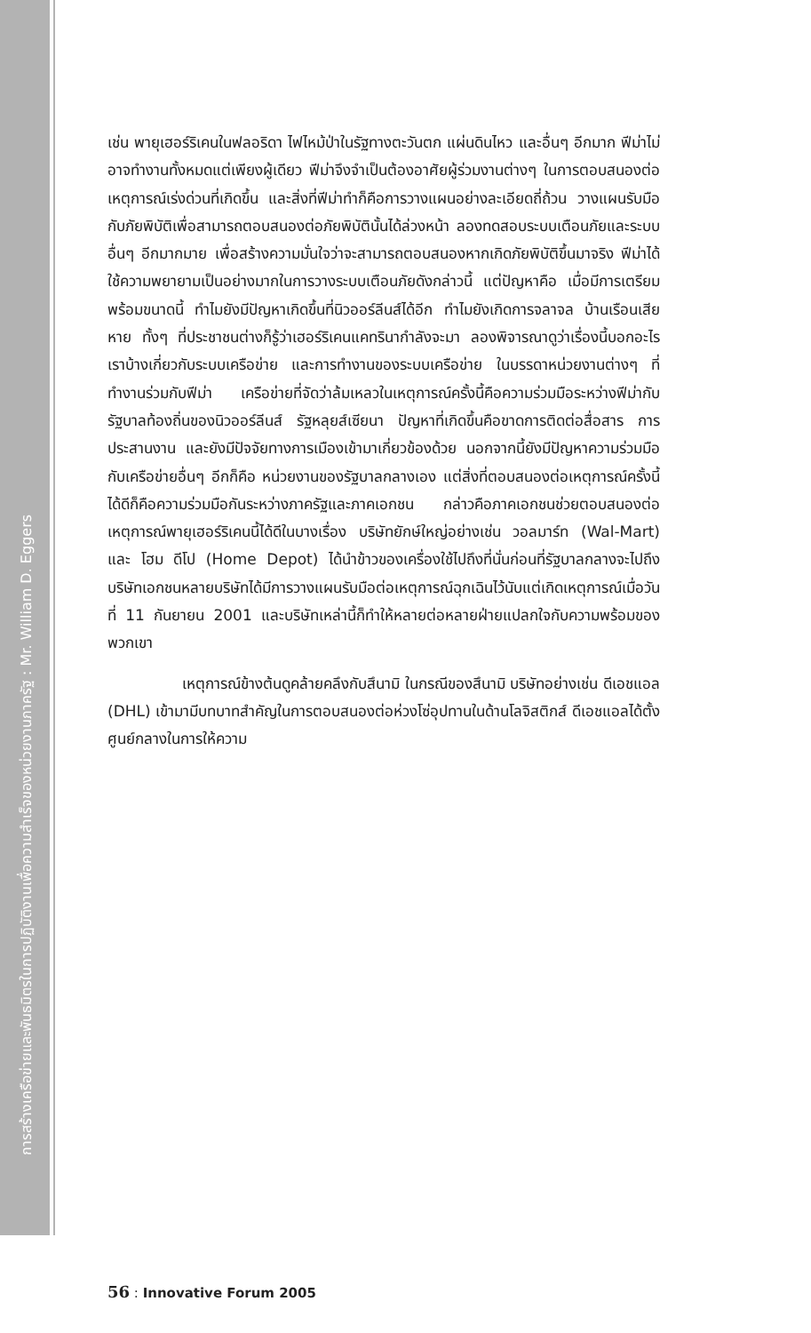การสร้างเครือข่ายและพันธมิตรในการปฏิบัติงานเพื่อความสำเร็จของหน่วยงานภาครัฐ : Mr. William D. Eggers
เช่น พายุเฮอร์ริเคนในฟลอริดา ไฟไหม้ป่าในรัฐทางตะวันตก แผ่นดินไหว และอื่นๆ อีกมาก ฟีม่าไม่อาจทำงานทั้งหมดแต่เพียงผู้เดียว ฟีม่าจึงจำเป็นต้องอาศัยผู้ร่วมงานต่างๆ ในการตอบสนองต่อเหตุการณ์เร่งด่วนที่เกิดขึ้น และสิ่งที่ฟีม่าทำก็คือการวางแผนอย่างละเอียดถี่ถ้วน วางแผนรับมือกับภัยพิบัติเพื่อสามารถตอบสนองต่อภัยพิบัตินั้นได้ล่วงหน้า ลองทดสอบระบบเตือนภัยและระบบอื่นๆ อีกมากมาย เพื่อสร้างความมั่นใจว่าจะสามารถตอบสนองหากเกิดภัยพิบัติขึ้นมาจริง ฟีม่าได้ใช้ความพยายามเป็นอย่างมากในการวางระบบเตือนภัยดังกล่าวนี้ แต่ปัญหาคือ เมื่อมีการเตรียมพร้อมขนาดนี้ ทำไมยังมีปัญหาเกิดขึ้นที่นิวออร์ลีนส์ได้อีก ทำไมยังเกิดการจลาจล บ้านเรือนเสียหาย ทั้งๆ ที่ประชาชนต่างก็รู้ว่าเฮอร์ริเคนแคทรินากำลังจะมา ลองพิจารณาดูว่าเรื่องนี้บอกอะไรเราบ้างเกี่ยวกับระบบเครือข่าย และการทำงานของระบบเครือข่าย ในบรรดาหน่วยงานต่างๆ ที่ทำงานร่วมกับฟีม่า เครือข่ายที่จัดว่าล้มเหลวในเหตุการณ์ครั้งนี้คือความร่วมมือระหว่างฟีม่ากับรัฐบาลท้องถิ่นของนิวออร์ลีนส์ รัฐหลุยส์เซียนา ปัญหาที่เกิดขึ้นคือขาดการติดต่อสื่อสาร การประสานงาน และยังมีปัจจัยทางการเมืองเข้ามาเกี่ยวข้องด้วย นอกจากนี้ยังมีปัญหาความร่วมมือกับเครือข่ายอื่นๆ อีกก็คือ หน่วยงานของรัฐบาลกลางเอง แต่สิ่งที่ตอบสนองต่อเหตุการณ์ครั้งนี้ได้ดีก็คือความร่วมมือกันระหว่างภาครัฐและภาคเอกชน กล่าวคือภาคเอกชนช่วยตอบสนองต่อเหตุการณ์พายุเฮอร์ริเคนนี้ได้ดีในบางเรื่อง บริษัทยักษ์ใหญ่อย่างเช่น วอลมาร์ท (Wal-Mart) และ โฮม ดีโป (Home Depot) ได้นำข้าวของเครื่องใช้ไปถึงที่นั่นก่อนที่รัฐบาลกลางจะไปถึง บริษัทเอกชนหลายบริษัทได้มีการวางแผนรับมือต่อเหตุการณ์ฉุกเฉินไว้นับแต่เกิดเหตุการณ์เมื่อวันที่ 11 กันยายน 2001 และบริษัทเหล่านี้ก็ทำให้หลายต่อหลายฝ่ายแปลกใจกับความพร้อมของพวกเขา
เหตุการณ์ข้างต้นดูคล้ายคลึงกับสึนามิ ในกรณีของสึนามิ บริษัทอย่างเช่น ดีเอชแอล (DHL) เข้ามามีบทบาทสำคัญในการตอบสนองต่อห่วงโซ่อุปทานในด้านโลจิสติกส์ ดีเอชแอลได้ตั้งศูนย์กลางในการให้ความ
56 : Innovative Forum 2005